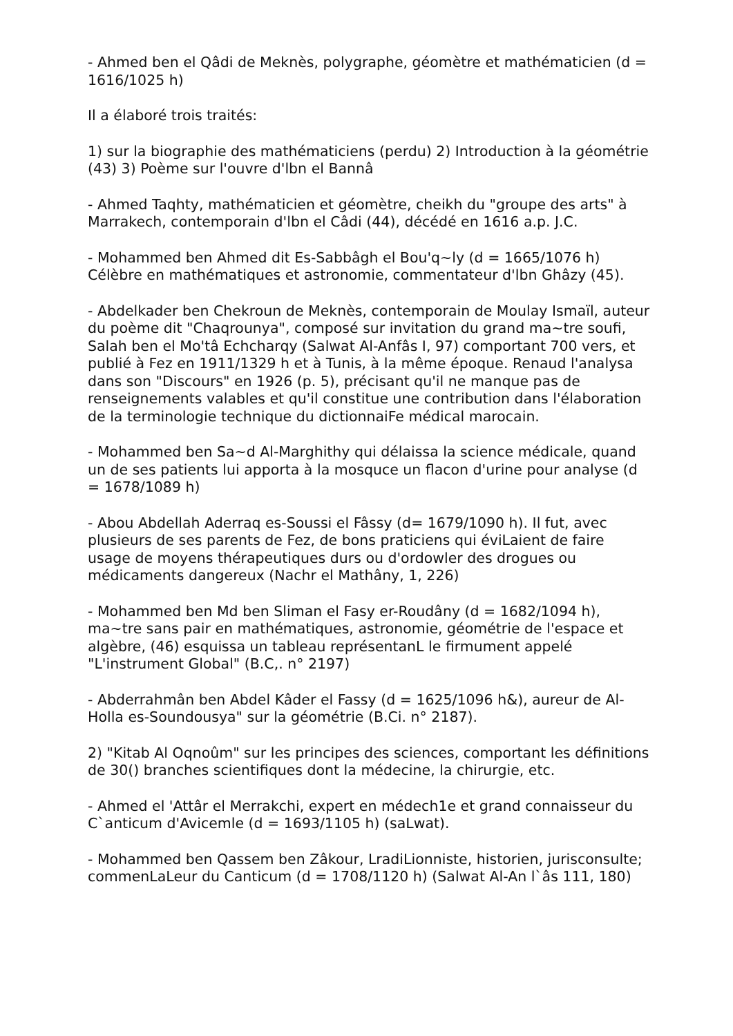- Ahmed ben el Qâdi de Meknès, polygraphe, géomètre et mathématicien (d = 1616/1025 h)
Il a élaboré trois traités:
1) sur la biographie des mathématiciens (perdu) 2) Introduction à la géométrie (43) 3) Poème sur l'ouvre d'lbn el Bannâ
- Ahmed Taqhty, mathématicien et géomètre, cheikh du "groupe des arts" à Marrakech, contemporain d'lbn el Câdi (44), décédé en 1616 a.p. J.C.
- Mohammed ben Ahmed dit Es-Sabbâgh el Bou'q~ly (d = 1665/1076 h) Célèbre en mathématiques et astronomie, commentateur d'lbn Ghâzy (45).
- Abdelkader ben Chekroun de Meknès, contemporain de Moulay Ismaïl, auteur du poème dit "Chaqrounya", composé sur invitation du grand ma~tre soufi, Salah ben el Mo'tâ Echcharqy (Salwat Al-Anfâs I, 97) comportant 700 vers, et publié à Fez en 1911/1329 h et à Tunis, à la même époque. Renaud l'analysa dans son "Discours" en 1926 (p. 5), précisant qu'il ne manque pas de renseignements valables et qu'il constitue une contribution dans l'élaboration de la terminologie technique du dictionnaiFe médical marocain.
- Mohammed ben Sa~d Al-Marghithy qui délaissa la science médicale, quand un de ses patients lui apporta à la mosquce un flacon d'urine pour analyse (d = 1678/1089 h)
- Abou Abdellah Aderraq es-Soussi el Fâssy (d= 1679/1090 h). Il fut, avec plusieurs de ses parents de Fez, de bons praticiens qui éviLaient de faire usage de moyens thérapeutiques durs ou d'ordowler des drogues ou médicaments dangereux (Nachr el Mathâny, 1, 226)
- Mohammed ben Md ben Sliman el Fasy er-Roudâny (d = 1682/1094 h), ma~tre sans pair en mathématiques, astronomie, géométrie de l'espace et algèbre, (46) esquissa un tableau représentanL le firmument appelé "L'instrument Global" (B.C,. n° 2197)
- Abderrahmân ben Abdel Kâder el Fassy (d = 1625/1096 h&), aureur de Al-Holla es-Soundousya" sur la géométrie (B.Ci. n° 2187).
2) "Kitab Al Oqnoûm" sur les principes des sciences, comportant les définitions de 30() branches scientifiques dont la médecine, la chirurgie, etc.
- Ahmed el 'Attâr el Merrakchi, expert en médech1e et grand connaisseur du C`anticum d'Avicemle (d = 1693/1105 h) (saLwat).
- Mohammed ben Qassem ben Zâkour, LradiLionniste, historien, jurisconsulte; commenLaLeur du Canticum (d = 1708/1120 h) (Salwat Al-An l`âs 111, 180)